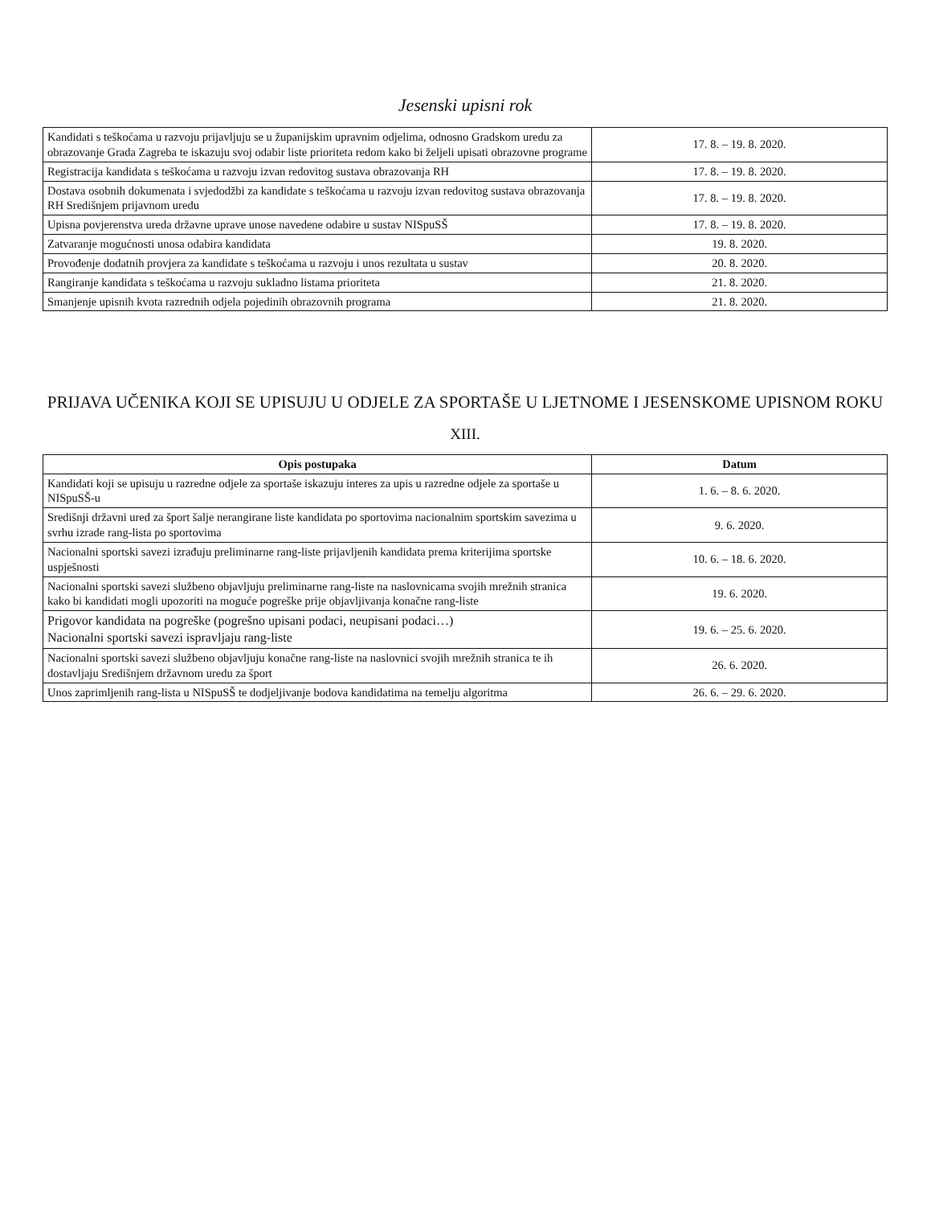Jesenski upisni rok
| Kandidati s teškoćama u razvoju prijavljuju se u županijskim upravnim odjelima, odnosno Gradskom uredu za obrazovanje Grada Zagreba te iskazuju svoj odabir liste prioriteta redom kako bi željeli upisati obrazovne programe | 17. 8. – 19. 8. 2020. |
| Registracija kandidata s teškoćama u razvoju izvan redovitog sustava obrazovanja RH | 17. 8. – 19. 8. 2020. |
| Dostava osobnih dokumenata i svjedodžbi za kandidate s teškoćama u razvoju izvan redovitog sustava obrazovanja RH Središnjem prijavnom uredu | 17. 8. – 19. 8. 2020. |
| Upisna povjerenstva ureda državne uprave unose navedene odabire u sustav NISpuSŠ | 17. 8. – 19. 8. 2020. |
| Zatvaranje mogućnosti unosa odabira kandidata | 19. 8. 2020. |
| Provođenje dodatnih provjera za kandidate s teškoćama u razvoju i unos rezultata u sustav | 20. 8. 2020. |
| Rangiranje kandidata s teškoćama u razvoju sukladno listama prioriteta | 21. 8. 2020. |
| Smanjenje upisnih kvota razrednih odjela pojedinih obrazovnih programa | 21. 8. 2020. |
PRIJAVA UČENIKA KOJI SE UPISUJU U ODJELE ZA SPORTAŠE U LJETNOME I JESENSKOME UPISNOM ROKU
XIII.
| Opis postupaka | Datum |
| --- | --- |
| Kandidati koji se upisuju u razredne odjele za sportaše iskazuju interes za upis u razredne odjele za sportaše u NISpuSŠ-u | 1. 6. – 8. 6. 2020. |
| Središnji državni ured za šport šalje nerangirane liste kandidata po sportovima nacionalnim sportskim savezima u svrhu izrade rang-lista po sportovima | 9. 6. 2020. |
| Nacionalni sportski savezi izrađuju preliminarne rang-liste prijavljenih kandidata prema kriterijima sportske uspješnosti | 10. 6. – 18. 6. 2020. |
| Nacionalni sportski savezi službeno objavljuju preliminarne rang-liste na naslovnicama svojih mrežnih stranica kako bi kandidati mogli upozoriti na moguće pogreške prije objavljivanja konačne rang-liste | 19. 6. 2020. |
| Prigovor kandidata na pogreške (pogrešno upisani podaci, neupisani podaci…) Nacionalni sportski savezi ispravljaju rang-liste | 19. 6. – 25. 6. 2020. |
| Nacionalni sportski savezi službeno objavljuju konačne rang-liste na naslovnici svojih mrežnih stranica te ih dostavljaju Središnjem državnom uredu za šport | 26. 6. 2020. |
| Unos zaprimljenih rang-lista u NISpuSŠ te dodjeljivanje bodova kandidatima na temelju algoritma | 26. 6. – 29. 6. 2020. |